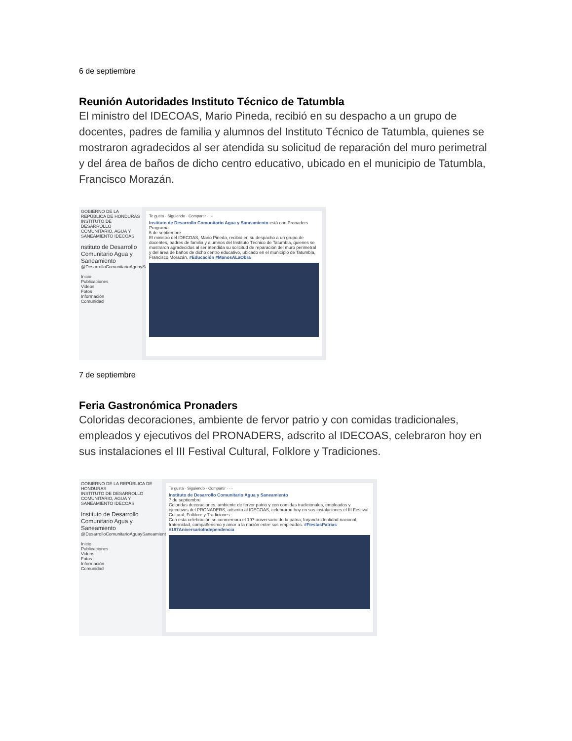6 de septiembre
Reunión Autoridades Instituto Técnico de Tatumbla
El ministro del IDECOAS, Mario Pineda, recibió en su despacho a un grupo de docentes, padres de familia y alumnos del Instituto Técnico de Tatumbla, quienes se mostraron agradecidos al ser atendida su solicitud de reparación del muro perimetral y del área de baños de dicho centro educativo, ubicado en el municipio de Tatumbla, Francisco Morazán.
GOBIERNO DE LA REPÚBLICA DE HONDURAS
INSTITUTO DE DESARROLLO COMUNITARIO, AGUA Y SANEAMIENTO IDECOAS
nstituto de Desarrollo Comunitario Agua y Saneamiento
@DesarrolloComunitarioAguaySaneamiento
Inicio
Publicaciones
Videos
Fotos
Información
Comunidad
Te gusta · Siguiendo · Compartir · ···
Instituto de Desarrollo Comunitario Agua y Saneamiento está con Pronaders Programa.
6 de septiembre
El ministro del IDECOAS, Mario Pineda, recibió en su despacho a un grupo de docentes, padres de familia y alumnos del Instituto Técnico de Tatumbla, quienes se mostraron agradecidos al ser atendida su solicitud de reparación del muro perimetral y del área de baños de dicho centro educativo, ubicado en el municipio de Tatumbla, Francisco Morazán. #Educación #ManosALaObra
7 de septiembre
Feria Gastronómica Pronaders
Coloridas decoraciones, ambiente de fervor patrio y con comidas tradicionales, empleados y ejecutivos del PRONADERS, adscrito al IDECOAS, celebraron hoy en sus instalaciones el III Festival Cultural, Folklore y Tradiciones.
GOBIERNO DE LA REPÚBLICA DE HONDURAS
INSTITUTO DE DESARROLLO COMUNITARIO, AGUA Y SANEAMIENTO IDECOAS
Instituto de Desarrollo Comunitario Agua y Saneamiento
@DesarrolloComunitarioAguaySaneamiento
Inicio
Publicaciones
Videos
Fotos
Información
Comunidad
Te gusta · Siguiendo · Compartir · ···
Instituto de Desarrollo Comunitario Agua y Saneamiento
7 de septiembre
Coloridas decoraciones, ambiente de fervor patrio y con comidas tradicionales, empleados y ejecutivos del PRONADERS, adscrito al IDECOAS, celebraron hoy en sus instalaciones el III Festival Cultural, Folklore y Tradiciones.
Con esta celebración se conmemora el 197 aniversario de la patria, forjando identidad nacional, fraternidad, compañerismo y amor a la nación entre sus empleados. #FiestasPatrias #197AniversarioIndependencia